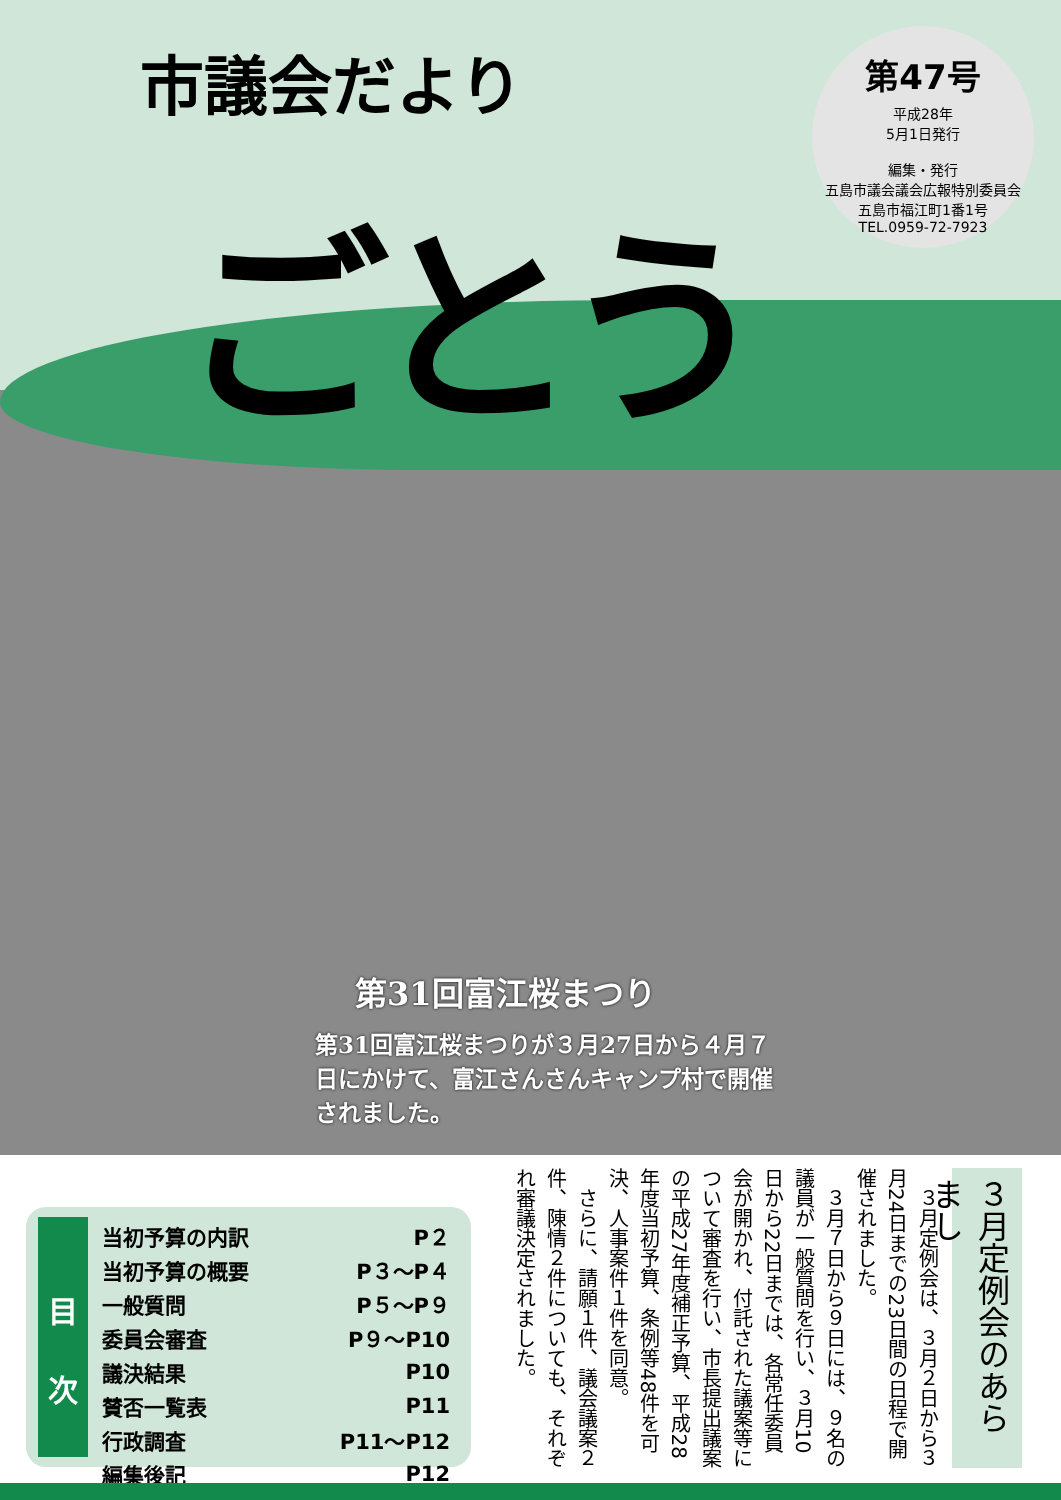市議会だより
ごとう
第47号
平成28年
5月1日発行
編集・発行
五島市議会議会広報特別委員会
五島市福江町1番1号
TEL.0959-72-7923
第31回富江桜まつり
第31回富江桜まつりが３月27日から４月７日にかけて、富江さんさんキャンプ村で開催されました。
目
次
| 当初予算の内訳 | P２ |
| 当初予算の概要 | P３～P４ |
| 一般質問 | P５～P９ |
| 委員会審査 | P９～P10 |
| 議決結果 | P10 |
| 賛否一覧表 | P11 |
| 行政調査 | P11～P12 |
| 編集後記 | P12 |
３月定例会のあらまし
３月定例会は、３月２日から３月24日までの23日間の日程で開催されました。
３月７日から９日には、９名の議員が一般質問を行い、３月10日から22日までは、各常任委員会が開かれ、付託された議案等について審査を行い、市長提出議案の平成27年度補正予算、平成28年度当初予算、条例等48件を可決、人事案件１件を同意。
さらに、請願１件、議会議案２件、陳情２件についても、それぞれ審議決定されました。